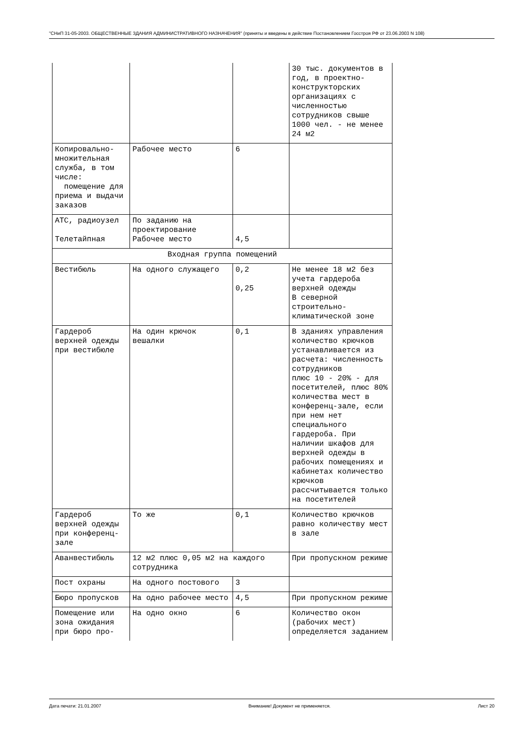"СНиП 31-05-2003. ОБЩЕСТВЕННЫЕ ЗДАНИЯ АДМИНИСТРАТИВНОГО НАЗНАЧЕНИЯ" (приняты и введены в действие Постановлением Госстроя РФ от 23.06.2003 N 108)
| | | | 30 тыс. документов в год, в проектно-конструкторских организациях с численностью сотрудников свыше 1000 чел. - не менее 24 м2 |
| Копировально-множительная служба, в том числе: помещение для приема и выдачи заказов | Рабочее место | 6 | |
| АТС, радиоузел Телетайпная | По заданию на проектирование Рабочее место | 4,5 | |
| Входная группа помещений | | | |
| Вестибюль | На одного служащего | 0,2 0,25 | Не менее 18 м2 без учета гардероба верхней одежды В северной строительно-климатической зоне |
| Гардероб верхней одежды при вестибюле | На один крючок вешалки | 0,1 | В зданиях управления количество крючков устанавливается из расчета: численность сотрудников плюс 10 - 20% - для посетителей, плюс 80% количества мест в конференц-зале, если при нем нет специального гардероба. При наличии шкафов для верхней одежды в рабочих помещениях и кабинетах количество крючков рассчитывается только на посетителей |
| Гардероб верхней одежды при конференц-зале | То же | 0,1 | Количество крючков равно количеству мест в зале |
| Аванвестибюль | 12 м2 плюс 0,05 м2 на каждого сотрудника | | При пропускном режиме |
| Пост охраны | На одного постового | 3 | |
| Бюро пропусков | На одно рабочее место | 4,5 | При пропускном режиме |
| Помещение или зона ожидания при бюро про- | На одно окно | 6 | Количество окон (рабочих мест) определяется заданием |
Дата печати: 21.01.2007 Внимание! Документ не применяется. Лист 20